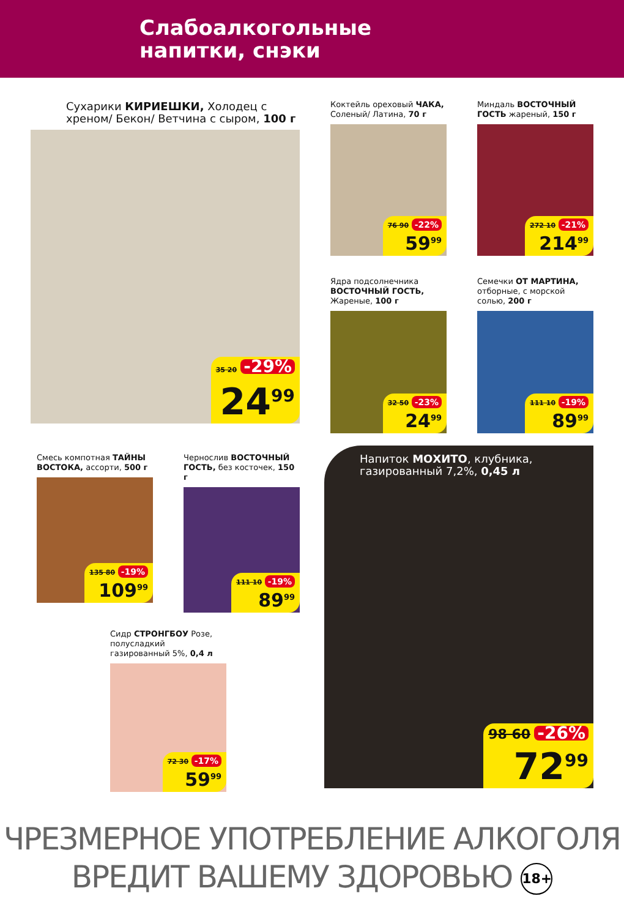Слабоалкогольные
напитки, снэки
Сухарики КИРИЕШКИ, Холодец с хреном/ Бекон/ Ветчина с сыром, 100 г
35 20 -29%
24<sup>99</sup>
Коктейль ореховый ЧАКА, Соленый/ Латина, 70 г
76 90 -22%
59<sup>99</sup>
Миндаль ВОСТОЧНЫЙ ГОСТЬ жареный, 150 г
272 10 -21%
214<sup>99</sup>
Ядра подсолнечника ВОСТОЧНЫЙ ГОСТЬ, Жареные, 100 г
32 50 -23%
24<sup>99</sup>
Семечки ОТ МАРТИНА, отборные, с морской солью, 200 г
111 10 -19%
89<sup>99</sup>
Смесь компотная ТАЙНЫ ВОСТОКА, ассорти, 500 г
135 80 -19%
109<sup>99</sup>
Чернослив ВОСТОЧНЫЙ ГОСТЬ, без косточек, 150 г
111 10 -19%
89<sup>99</sup>
Сидр СТРОНГБОУ Розе, полусладкий газированный 5%, 0,4 л
72 30 -17%
59<sup>99</sup>
Напиток МОХИТО, клубника, газированный 7,2%, 0,45 л
98 60 -26%
72<sup>99</sup>
ЧРЕЗМЕРНОЕ УПОТРЕБЛЕНИЕ АЛКОГОЛЯ
ВРЕДИТ ВАШЕМУ ЗДОРОВЬЮ 18+